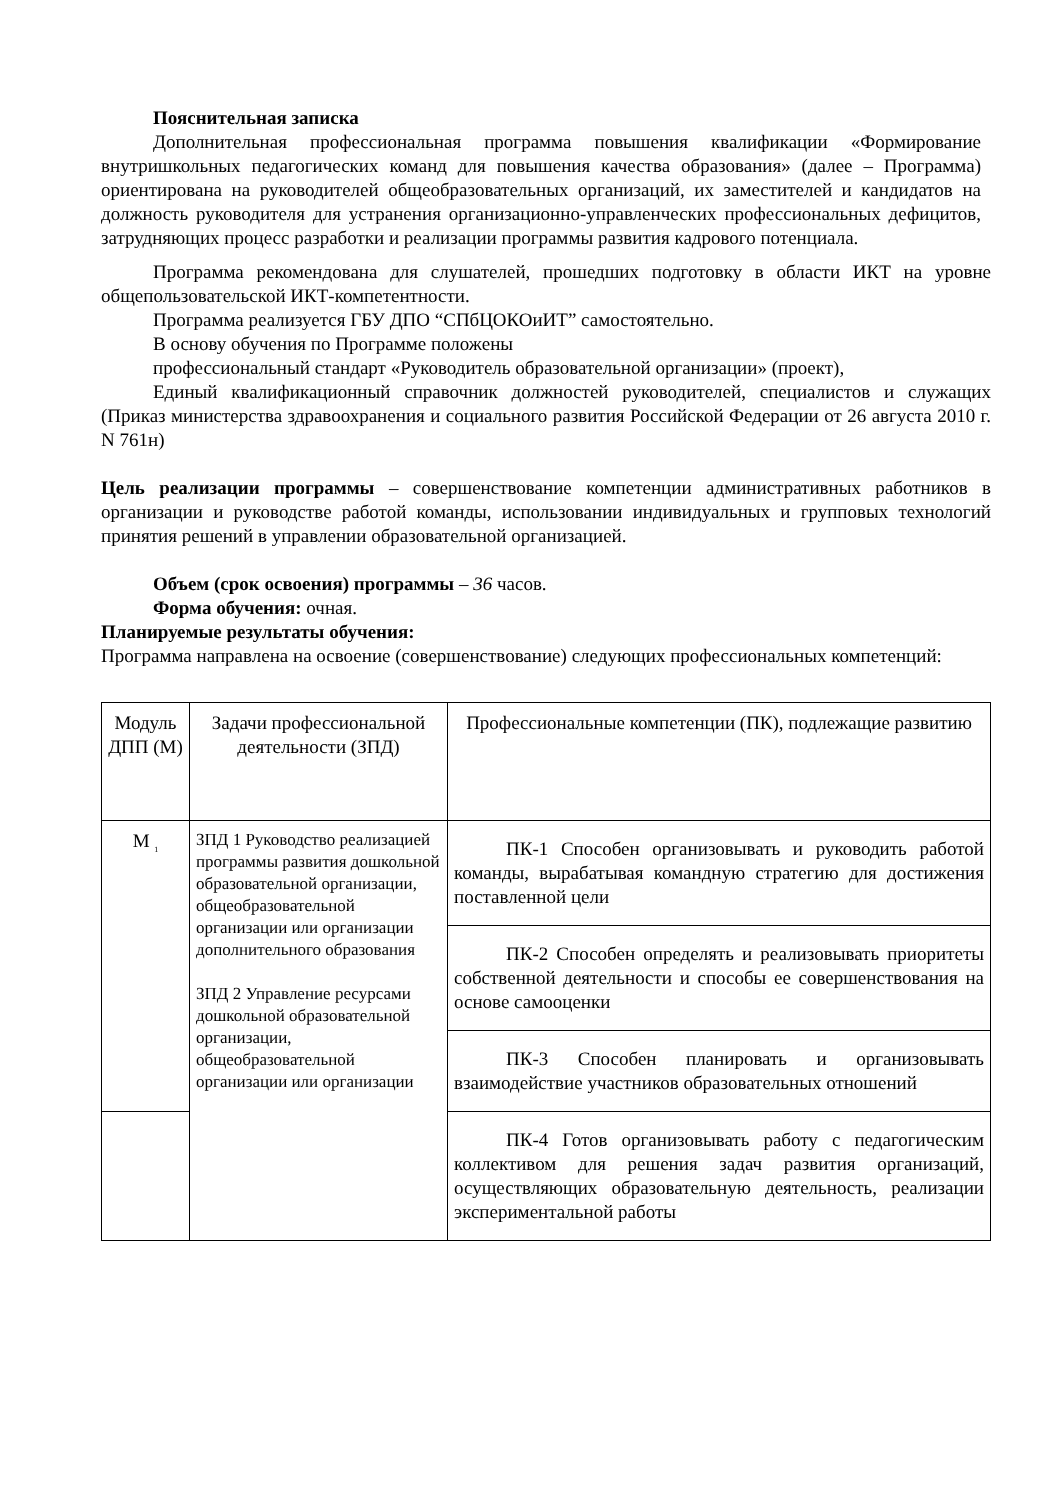Пояснительная записка
Дополнительная профессиональная программа повышения квалификации «Формирование внутришкольных педагогических команд для повышения качества образования» (далее – Программа) ориентирована на руководителей общеобразовательных организаций, их заместителей и кандидатов на должность руководителя для устранения организационно-управленческих профессиональных дефицитов, затрудняющих процесс разработки и реализации программы развития кадрового потенциала.
Программа рекомендована для слушателей, прошедших подготовку в области ИКТ на уровне общепользовательской ИКТ-компетентности.
Программа реализуется ГБУ ДПО “СПбЦОКОиИТ” самостоятельно.
В основу обучения по Программе положены
профессиональный стандарт «Руководитель образовательной организации» (проект),
Единый квалификационный справочник должностей руководителей, специалистов и служащих (Приказ министерства здравоохранения и социального развития Российской Федерации от 26 августа 2010 г. N 761н)
Цель реализации программы – совершенствование компетенции административных работников в организации и руководстве работой команды, использовании индивидуальных и групповых технологий принятия решений в управлении образовательной организацией.
Объем (срок освоения) программы – 36 часов.
Форма обучения: очная.
Планируемые результаты обучения:
Программа направлена на освоение (совершенствование) следующих профессиональных компетенций:
| Модуль ДПП (М) | Задачи профессиональной деятельности (ЗПД) | Профессиональные компетенции (ПК), подлежащие развитию |
| М <sub>1</sub> | ЗПД 1 Руководство реализацией программы развития дошкольной образовательной организации, общеобразовательной организации или организации дополнительного образования ЗПД 2 Управление ресурсами дошкольной образовательной организации, общеобразовательной организации или организации | ПК-1 Способен организовывать и руководить работой команды, вырабатывая командную стратегию для достижения поставленной цели |
| | | ПК-2 Способен определять и реализовывать приоритеты собственной деятельности и способы ее совершенствования на основе самооценки |
| | | ПК-3 Способен планировать и организовывать взаимодействие участников образовательных отношений |
| | | ПК-4 Готов организовывать работу с педагогическим коллективом для решения задач развития организаций, осуществляющих образовательную деятельность, реализации экспериментальной работы |